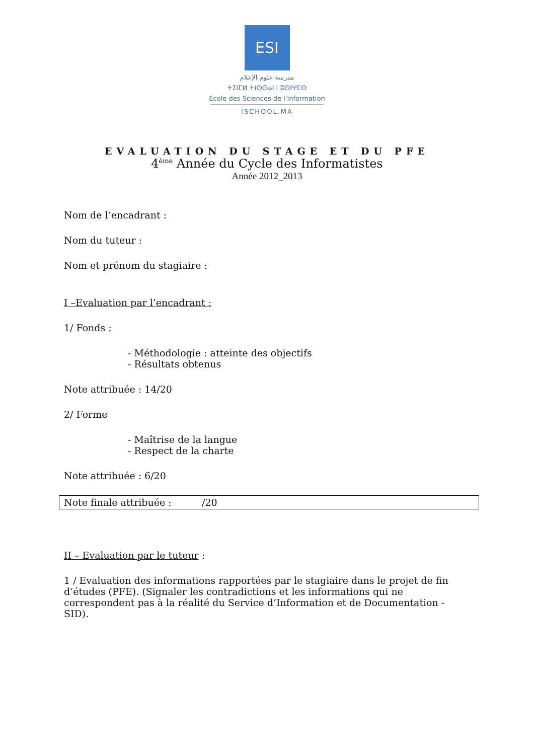ESI
مدرسة علوم الإعلام
ⵜⵉⵏⵎⵍ ⵜⵏⵙⵙⴰⵏ ⵏ ⵓⵙⵏⵖⵎⵙ
Ecole des Sciences de l'Information
ISCHOOL.MA
EVALUATION DU STAGE ET DU PFE
4<sup>ème</sup> Année du Cycle des Informatistes
Année 2012_2013
Nom de l’encadrant :
Nom du tuteur :
Nom et prénom du stagiaire :
I –Evaluation par l’encadrant :
1/ Fonds :
- Méthodologie : atteinte des objectifs
- Résultats obtenus
Note attribuée : 14/20
2/ Forme
- Maîtrise de la langue
- Respect de la charte
Note attribuée : 6/20
Note finale attribuée : /20
II – Evaluation par le tuteur :
1 / Evaluation des informations rapportées par le stagiaire dans le projet de fin d’études (PFE). (Signaler les contradictions et les informations qui ne correspondent pas à la réalité du Service d’Information et de Documentation - SID).